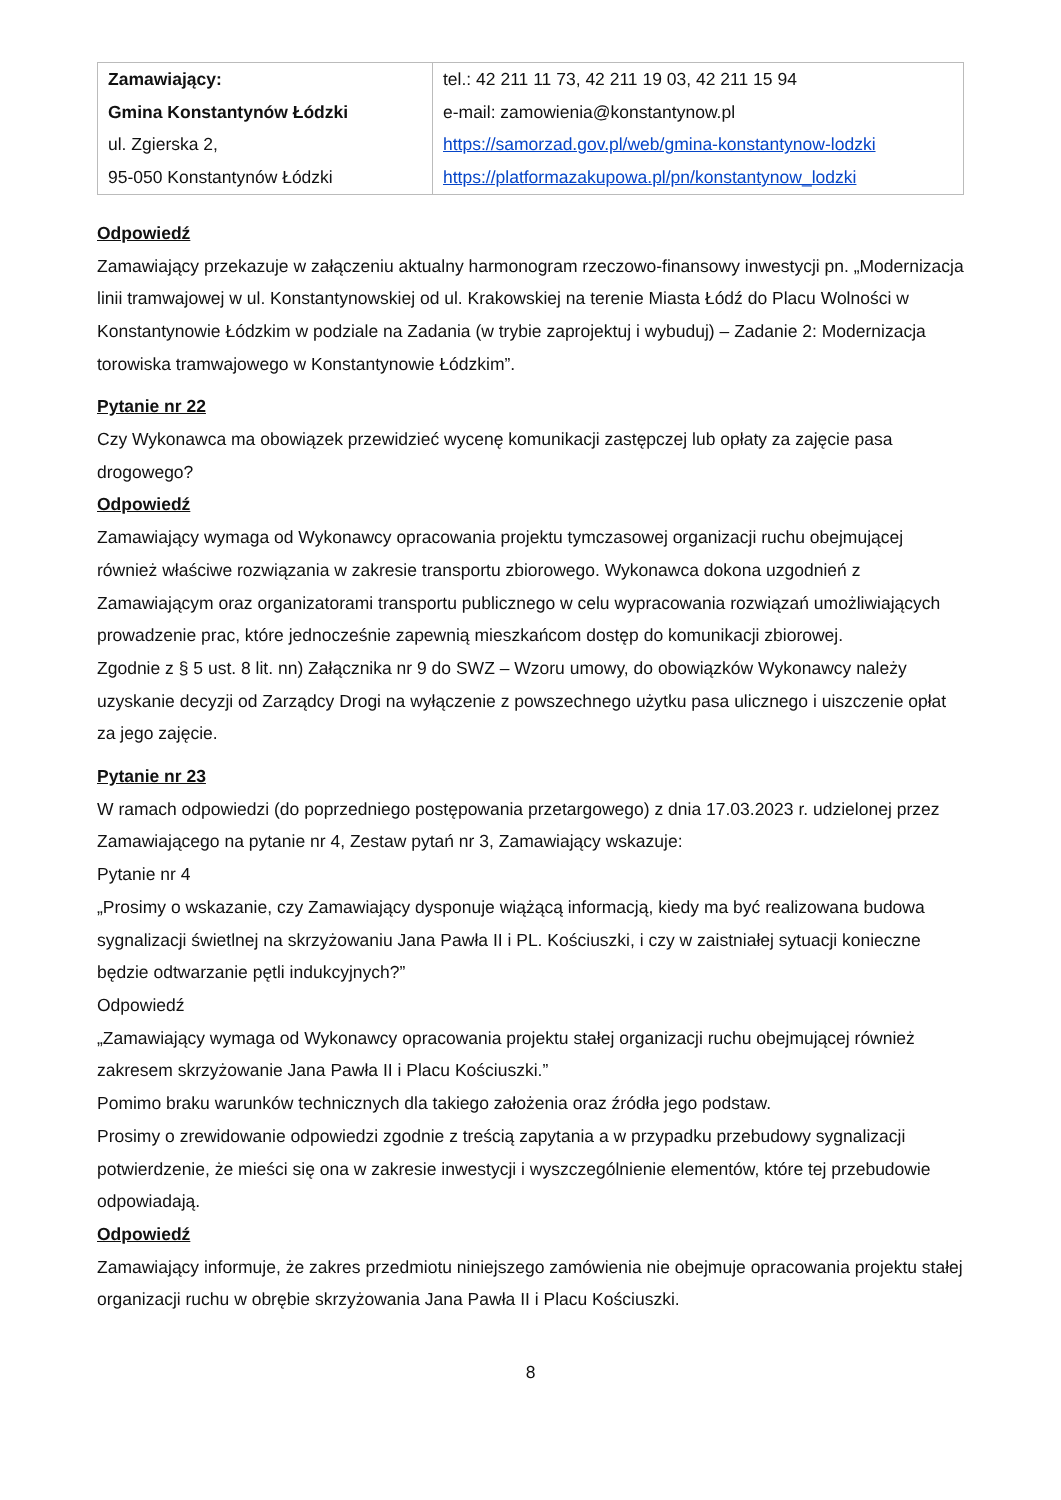| Zamawiający: Gmina Konstantynów Łódzki ul. Zgierska 2, 95-050 Konstantynów Łódzki | tel.: 42 211 11 73, 42 211 19 03, 42 211 15 94 e-mail: zamowienia@konstantynow.pl https://samorzad.gov.pl/web/gmina-konstantynow-lodzki https://platformazakupowa.pl/pn/konstantynow_lodzki |
Odpowiedź
Zamawiający przekazuje w załączeniu aktualny harmonogram rzeczowo-finansowy inwestycji pn. „Modernizacja linii tramwajowej w ul. Konstantynowskiej od ul. Krakowskiej na terenie Miasta Łódź do Placu Wolności w Konstantynowie Łódzkim w podziale na Zadania (w trybie zaprojektuj i wybuduj) – Zadanie 2: Modernizacja torowiska tramwajowego w Konstantynowie Łódzkim”.
Pytanie nr 22
Czy Wykonawca ma obowiązek przewidzieć wycenę komunikacji zastępczej lub opłaty za zajęcie pasa drogowego?
Odpowiedź
Zamawiający wymaga od Wykonawcy opracowania projektu tymczasowej organizacji ruchu obejmującej również właściwe rozwiązania w zakresie transportu zbiorowego. Wykonawca dokona uzgodnień z Zamawiającym oraz organizatorami transportu publicznego w celu wypracowania rozwiązań umożliwiających prowadzenie prac, które jednocześnie zapewnią mieszkańcom dostęp do komunikacji zbiorowej.
Zgodnie z § 5 ust. 8 lit. nn) Załącznika nr 9 do SWZ – Wzoru umowy, do obowiązków Wykonawcy należy uzyskanie decyzji od Zarządcy Drogi na wyłączenie z powszechnego użytku pasa ulicznego i uiszczenie opłat za jego zajęcie.
Pytanie nr 23
W ramach odpowiedzi (do poprzedniego postępowania przetargowego) z dnia 17.03.2023 r. udzielonej przez Zamawiającego na pytanie nr 4, Zestaw pytań nr 3, Zamawiający wskazuje:
Pytanie nr 4
„Prosimy o wskazanie, czy Zamawiający dysponuje wiążącą informacją, kiedy ma być realizowana budowa sygnalizacji świetlnej na skrzyżowaniu Jana Pawła II i PL. Kościuszki, i czy w zaistniałej sytuacji konieczne będzie odtwarzanie pętli indukcyjnych?”
Odpowiedź
„Zamawiający wymaga od Wykonawcy opracowania projektu stałej organizacji ruchu obejmującej również zakresem skrzyżowanie Jana Pawła II i Placu Kościuszki.”
Pomimo braku warunków technicznych dla takiego założenia oraz źródła jego podstaw.
Prosimy o zrewidowanie odpowiedzi zgodnie z treścią zapytania a w przypadku przebudowy sygnalizacji potwierdzenie, że mieści się ona w zakresie inwestycji i wyszczególnienie elementów, które tej przebudowie odpowiadają.
Odpowiedź
Zamawiający informuje, że zakres przedmiotu niniejszego zamówienia nie obejmuje opracowania projektu stałej organizacji ruchu w obrębie skrzyżowania Jana Pawła II i Placu Kościuszki.
8